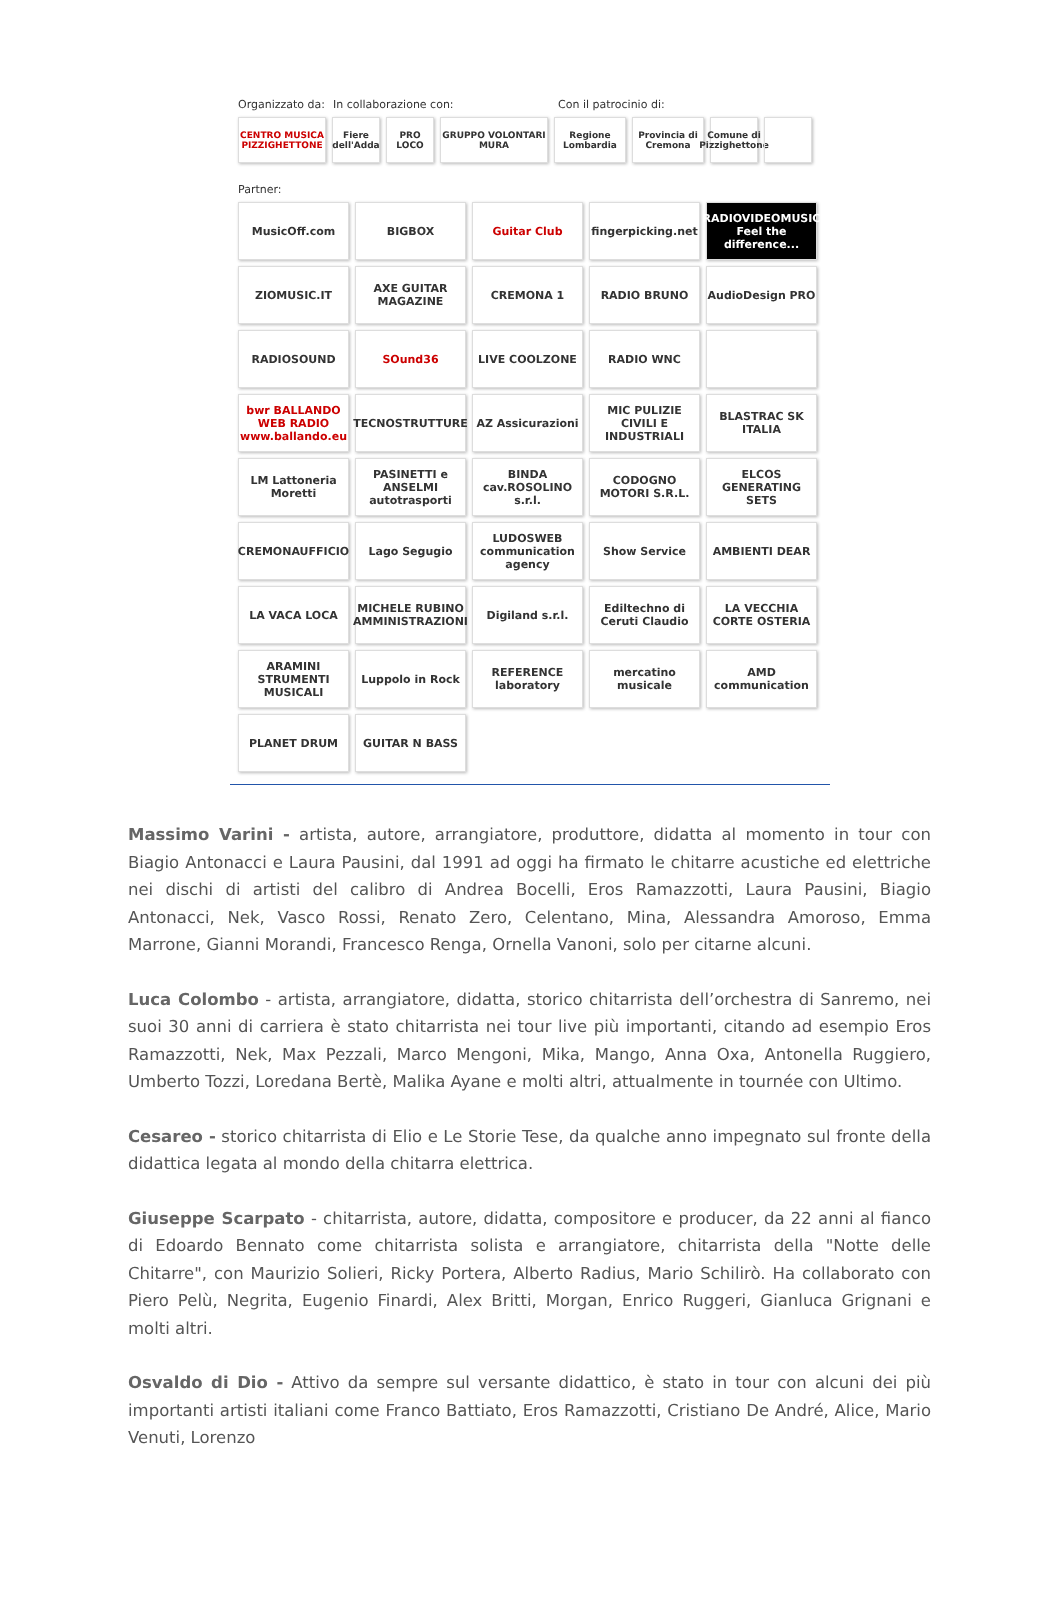Organizzato da: In collaborazione con: Con il patrocinio di:
CENTRO MUSICA PIZZIGHETTONE
Fiere dell'Adda
PRO LOCO GRUPPO VOLONTARI MURA
Regione Lombardia
Provincia di Cremona
Comune di Pizzighettone
Partner:
MusicOff.com
BIGBOX
Guitar Club
fingerpicking.net
RADIOVIDEOMUSIC Feel the difference...
ZIOMUSIC.IT
AXE GUITAR MAGAZINE
CREMONA 1
RADIO BRUNO
AudioDesign PRO
RADIOSOUND
SOund36
LIVE COOLZONE
RADIO WNC
bwr BALLANDO WEB RADIO www.ballando.eu
TECNOSTRUTTURE
AZ Assicurazioni
MIC PULIZIE CIVILI E INDUSTRIALI
BLASTRAC SK ITALIA
LM Lattoneria Moretti
PASINETTI e ANSELMI autotrasporti
BINDA cav.ROSOLINO s.r.l.
CODOGNO MOTORI S.R.L.
ELCOS GENERATING SETS
CREMONAUFFICIO
Lago Segugio
LUDOSWEB communication agency
Show Service
AMBIENTI DEAR
LA VACA LOCA
MICHELE RUBINO AMMINISTRAZIONI
Digiland s.r.l.
Ediltechno di Ceruti Claudio
LA VECCHIA CORTE OSTERIA
ARAMINI STRUMENTI MUSICALI
Luppolo in Rock
REFERENCE laboratory
mercatino musicale
AMD communication
PLANET DRUM
GUITAR N BASS
Massimo Varini - artista, autore, arrangiatore, produttore, didatta al momento in tour con Biagio Antonacci e Laura Pausini, dal 1991 ad oggi ha firmato le chitarre acustiche ed elettriche nei dischi di artisti del calibro di Andrea Bocelli, Eros Ramazzotti, Laura Pausini, Biagio Antonacci, Nek, Vasco Rossi, Renato Zero, Celentano, Mina, Alessandra Amoroso, Emma Marrone, Gianni Morandi, Francesco Renga, Ornella Vanoni, solo per citarne alcuni.
Luca Colombo - artista, arrangiatore, didatta, storico chitarrista dell’orchestra di Sanremo, nei suoi 30 anni di carriera è stato chitarrista nei tour live più importanti, citando ad esempio Eros Ramazzotti, Nek, Max Pezzali, Marco Mengoni, Mika, Mango, Anna Oxa, Antonella Ruggiero, Umberto Tozzi, Loredana Bertè, Malika Ayane e molti altri, attualmente in tournée con Ultimo.
Cesareo - storico chitarrista di Elio e Le Storie Tese, da qualche anno impegnato sul fronte della didattica legata al mondo della chitarra elettrica.
Giuseppe Scarpato - chitarrista, autore, didatta, compositore e producer, da 22 anni al fianco di Edoardo Bennato come chitarrista solista e arrangiatore, chitarrista della "Notte delle Chitarre", con Maurizio Solieri, Ricky Portera, Alberto Radius, Mario Schilirò. Ha collaborato con Piero Pelù, Negrita, Eugenio Finardi, Alex Britti, Morgan, Enrico Ruggeri, Gianluca Grignani e molti altri.
Osvaldo di Dio - Attivo da sempre sul versante didattico, è stato in tour con alcuni dei più importanti artisti italiani come Franco Battiato, Eros Ramazzotti, Cristiano De André, Alice, Mario Venuti, Lorenzo